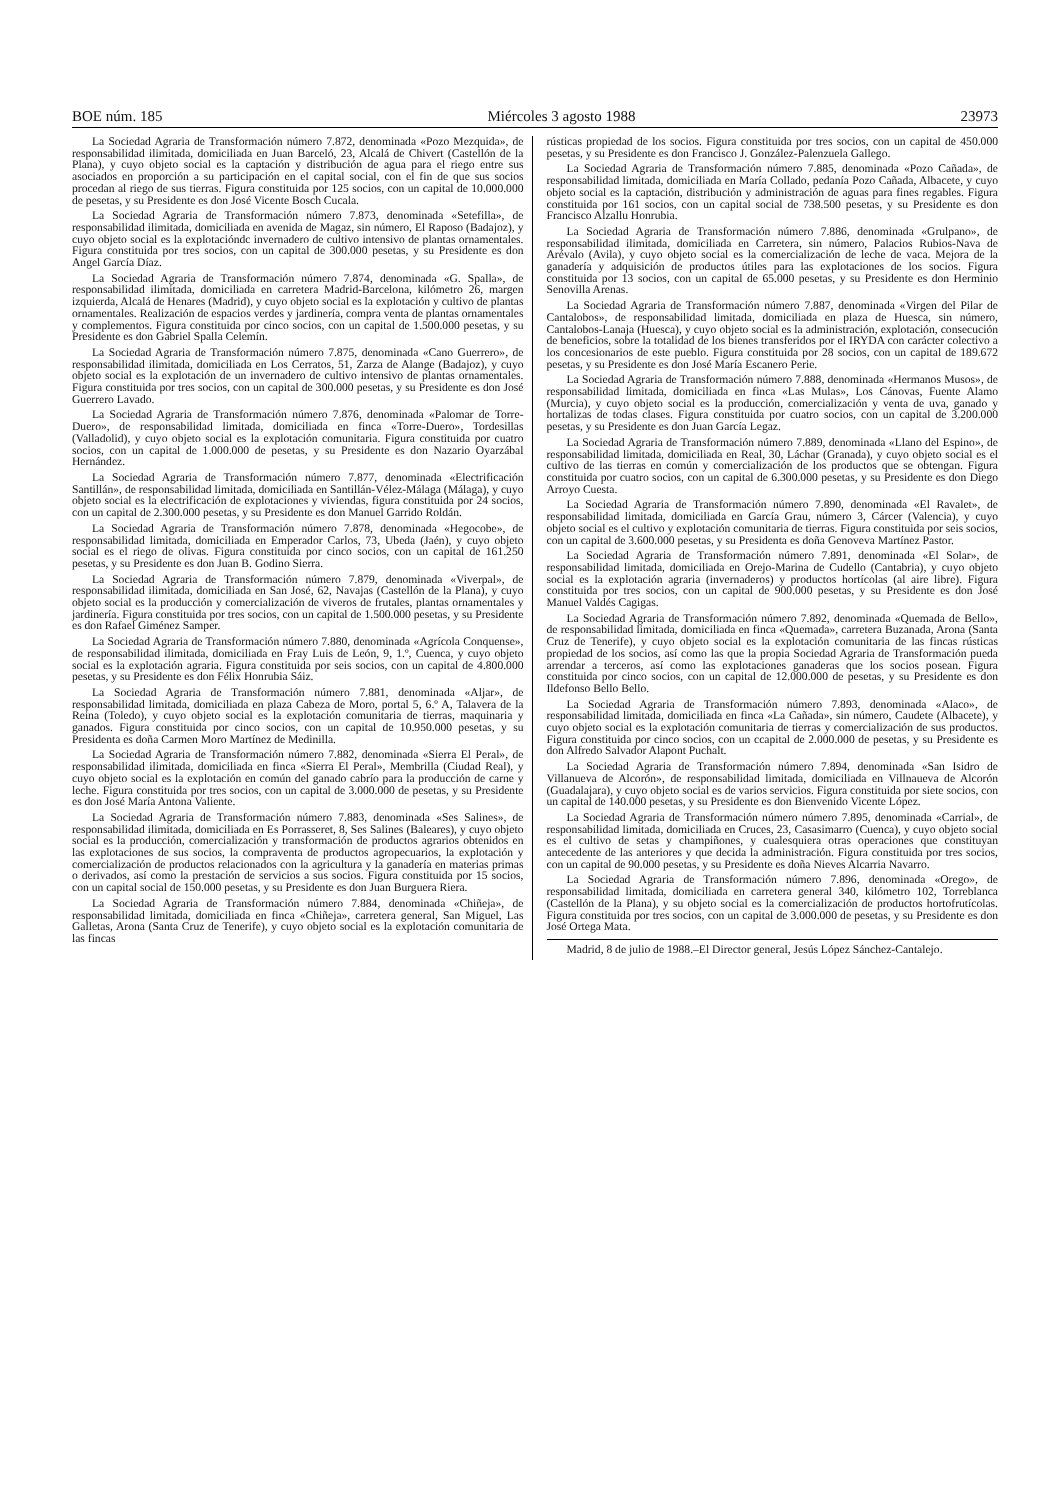BOE núm. 185 Miércoles 3 agosto 1988 23973
La Sociedad Agraria de Transformación número 7.872, denominada «Pozo Mezquida», de responsabilidad ilimitada, domiciliada en Juan Barceló, 23, Alcalá de Chivert (Castellón de la Plana), y cuyo objeto social es la captación y distribución de agua para el riego entre sus asociados en proporción a su participación en el capital social, con el fin de que sus socios procedan al riego de sus tierras. Figura constituida por 125 socios, con un capital de 10.000.000 de pesetas, y su Presidente es don José Vicente Bosch Cucala.
La Sociedad Agraria de Transformación número 7.873, denominada «Setefilla», de responsabilidad ilimitada, domiciliada en avenida de Magaz, sin número, El Raposo (Badajoz), y cuyo objeto social es la explotacióndc invernadero de cultivo intensivo de plantas ornamentales. Figura constituida por tres socios, con un capital de 300.000 pesetas, y su Presidente es don Angel García Díaz.
La Sociedad Agraria de Transformación número 7.874, denominada «G. Spalla», de responsabilidad ilimitada, domiciliada en carretera Madrid-Barcelona, kilómetro 26, margen izquierda, Alcalá de Henares (Madrid), y cuyo objeto social es la explotación y cultivo de plantas ornamentales. Realización de espacios verdes y jardinería, compra venta de plantas ornamentales y complementos. Figura constituida por cinco socios, con un capital de 1.500.000 pesetas, y su Presidente es don Gabriel Spalla Celemín.
La Sociedad Agraria de Transformación número 7.875, denominada «Cano Guerrero», de responsabilidad ilimitada, domiciliada en Los Cerratos, 51, Zarza de Alange (Badajoz), y cuyo objeto social es la explotación de un invernadero de cultivo intensivo de plantas ornamentales. Figura constituida por tres socios, con un capital de 300.000 pesetas, y su Presidente es don José Guerrero Lavado.
La Sociedad Agraria de Transformación número 7.876, denominada «Palomar de Torre-Duero», de responsabilidad limitada, domiciliada en finca «Torre-Duero», Tordesillas (Valladolid), y cuyo objeto social es la explotación comunitaria. Figura constituida por cuatro socios, con un capital de 1.000.000 de pesetas, y su Presidente es don Nazario Oyarzábal Hernández.
La Sociedad Agraria de Transformación número 7.877, denominada «Electrificación Santillán», de responsabilidad limitada, domiciliada en Santillán-Vélez-Málaga (Málaga), y cuyo objeto social es la electrificación de explotaciones y viviendas, figura constituida por 24 socios, con un capital de 2.300.000 pesetas, y su Presidente es don Manuel Garrido Roldán.
La Sociedad Agraria de Transformación número 7.878, denominada «Hegocobe», de responsabilidad limitada, domiciliada en Emperador Carlos, 73, Ubeda (Jaén), y cuyo objeto social es el riego de olivas. Figura constituida por cinco socios, con un capital de 161.250 pesetas, y su Presidente es don Juan B. Godino Sierra.
La Sociedad Agraria de Transformación número 7.879, denominada «Viverpal», de responsabilidad ilimitada, domiciliada en San José, 62, Navajas (Castellón de la Plana), y cuyo objeto social es la producción y comercialización de viveros de frutales, plantas ornamentales y jardinería. Figura constituida por tres socios, con un capital de 1.500.000 pesetas, y su Presidente es don Rafael Giménez Samper.
La Sociedad Agraria de Transformación número 7.880, denominada «Agrícola Conquense», de responsabilidad ilimitada, domiciliada en Fray Luis de León, 9, 1.º, Cuenca, y cuyo objeto social es la explotación agraria. Figura constituida por seis socios, con un capital de 4.800.000 pesetas, y su Presidente es don Félix Honrubia Sáiz.
La Sociedad Agraria de Transformación número 7.881, denominada «Aljar», de responsabilidad limitada, domiciliada en plaza Cabeza de Moro, portal 5, 6.º A, Talavera de la Reina (Toledo), y cuyo objeto social es la explotación comunitaria de tierras, maquinaria y ganados. Figura constituida por cinco socios, con un capital de 10.950.000 pesetas, y su Presidenta es doña Carmen Moro Martínez de Medinilla.
La Sociedad Agraria de Transformación número 7.882, denominada «Sierra El Peral», de responsabilidad ilimitada, domiciliada en finca «Sierra El Peral», Membrilla (Ciudad Real), y cuyo objeto social es la explotación en común del ganado cabrío para la producción de carne y leche. Figura constituida por tres socios, con un capital de 3.000.000 de pesetas, y su Presidente es don José María Antona Valiente.
La Sociedad Agraria de Transformación número 7.883, denominada «Ses Salines», de responsabilidad ilimitada, domiciliada en Es Porrasseret, 8, Ses Salines (Baleares), y cuyo objeto social es la producción, comercialización y transformación de productos agrarios obtenidos en las explotaciones de sus socios, la compraventa de productos agropecuarios, la explotación y comercialización de productos relacionados con la agricultura y la ganadería en materias primas o derivados, así como la prestación de servicios a sus socios. Figura constituida por 15 socios, con un capital social de 150.000 pesetas, y su Presidente es don Juan Burguera Riera.
La Sociedad Agraria de Transformación número 7.884, denominada «Chiñeja», de responsabilidad limitada, domiciliada en finca «Chiñeja», carretera general, San Miguel, Las Galletas, Arona (Santa Cruz de Tenerife), y cuyo objeto social es la explotación comunitaria de las fincas
rústicas propiedad de los socios. Figura constituida por tres socios, con un capital de 450.000 pesetas, y su Presidente es don Francisco J. González-Palenzuela Gallego.
La Sociedad Agraria de Transformación número 7.885, denominada «Pozo Cañada», de responsabilidad limitada, domiciliada en María Collado, pedanía Pozo Cañada, Albacete, y cuyo objeto social es la captación, distribución y administración de aguas para fines regables. Figura constituida por 161 socios, con un capital social de 738.500 pesetas, y su Presidente es don Francisco Alzallu Honrubia.
La Sociedad Agraria de Transformación número 7.886, denominada «Grulpano», de responsabilidad ilimitada, domiciliada en Carretera, sin número, Palacios Rubios-Nava de Arévalo (Avila), y cuyo objeto social es la comercialización de leche de vaca. Mejora de la ganadería y adquisición de productos útiles para las explotaciones de los socios. Figura constituida por 13 socios, con un capital de 65.000 pesetas, y su Presidente es don Herminio Senovilla Arenas.
La Sociedad Agraria de Transformación número 7.887, denominada «Virgen del Pilar de Cantalobos», de responsabilidad limitada, domiciliada en plaza de Huesca, sin número, Cantalobos-Lanaja (Huesca), y cuyo objeto social es la administración, explotación, consecución de beneficios, sobre la totalidad de los bienes transferidos por el IRYDA con carácter colectivo a los concesionarios de este pueblo. Figura constituida por 28 socios, con un capital de 189.672 pesetas, y su Presidente es don José María Escanero Perie.
La Sociedad Agraria de Transformación número 7.888, denominada «Hermanos Musos», de responsabilidad limitada, domiciliada en finca «Las Mulas», Los Cánovas, Fuente Alamo (Murcia), y cuyo objeto social es la producción, comercialización y venta de uva, ganado y hortalizas de todas clases. Figura constituida por cuatro socios, con un capital de 3.200.000 pesetas, y su Presidente es don Juan García Legaz.
La Sociedad Agraria de Transformación número 7.889, denominada «Llano del Espino», de responsabilidad limitada, domiciliada en Real, 30, Láchar (Granada), y cuyo objeto social es el cultivo de las tierras en común y comercialización de los productos que se obtengan. Figura constituida por cuatro socios, con un capital de 6.300.000 pesetas, y su Presidente es don Diego Arroyo Cuesta.
La Sociedad Agraria de Transformación número 7.890, denominada «El Ravalet», de responsabilidad limitada, domiciliada en García Grau, número 3, Cárcer (Valencia), y cuyo objeto social es el cultivo y explotación comunitaria de tierras. Figura constituida por seis socios, con un capital de 3.600.000 pesetas, y su Presidenta es doña Genoveva Martínez Pastor.
La Sociedad Agraria de Transformación número 7.891, denominada «El Solar», de responsabilidad limitada, domiciliada en Orejo-Marina de Cudello (Cantabria), y cuyo objeto social es la explotación agraria (invernaderos) y productos hortícolas (al aire libre). Figura constituida por tres socios, con un capital de 900.000 pesetas, y su Presidente es don José Manuel Valdés Cagigas.
La Sociedad Agraria de Transformación número 7.892, denominada «Quemada de Bello», de responsabilidad limitada, domiciliada en finca «Quemada», carretera Buzanada, Arona (Santa Cruz de Tenerife), y cuyo objeto social es la explotación comunitaria de las fincas rústicas propiedad de los socios, así como las que la propia Sociedad Agraria de Transformación pueda arrendar a terceros, así como las explotaciones ganaderas que los socios posean. Figura constituida por cinco socios, con un capital de 12.000.000 de pesetas, y su Presidente es don Ildefonso Bello Bello.
La Sociedad Agraria de Transformación número 7.893, denominada «Alaco», de responsabilidad limitada, domiciliada en finca «La Cañada», sin número, Caudete (Albacete), y cuyo objeto social es la explotación comunitaria de tierras y comercialización de sus productos. Figura constituida por cinco socios, con un ccapital de 2.000.000 de pesetas, y su Presidente es don Alfredo Salvador Alapont Puchalt.
La Sociedad Agraria de Transformación número 7.894, denominada «San Isidro de Villanueva de Alcorón», de responsabilidad limitada, domiciliada en Villnaueva de Alcorón (Guadalajara), y cuyo objeto social es de varios servicios. Figura constituida por siete socios, con un capital de 140.000 pesetas, y su Presidente es don Bienvenido Vicente López.
La Sociedad Agraria de Transformación número número 7.895, denominada «Carrial», de responsabilidad limitada, domiciliada en Cruces, 23, Casasimarro (Cuenca), y cuyo objeto social es el cultivo de setas y champiñones, y cualesquiera otras operaciones que constituyan antecedente de las anteriores y que decida la administración. Figura constituida por tres socios, con un capital de 90.000 pesetas, y su Presidente es doña Nieves Alcarria Navarro.
La Sociedad Agraria de Transformación número 7.896, denominada «Orego», de responsabilidad limitada, domiciliada en carretera general 340, kilómetro 102, Torreblanca (Castellón de la Plana), y su objeto social es la comercialización de productos hortofrutícolas. Figura constituida por tres socios, con un capital de 3.000.000 de pesetas, y su Presidente es don José Ortega Mata.
Madrid, 8 de julio de 1988.–El Director general, Jesús López Sánchez-Cantalejo.